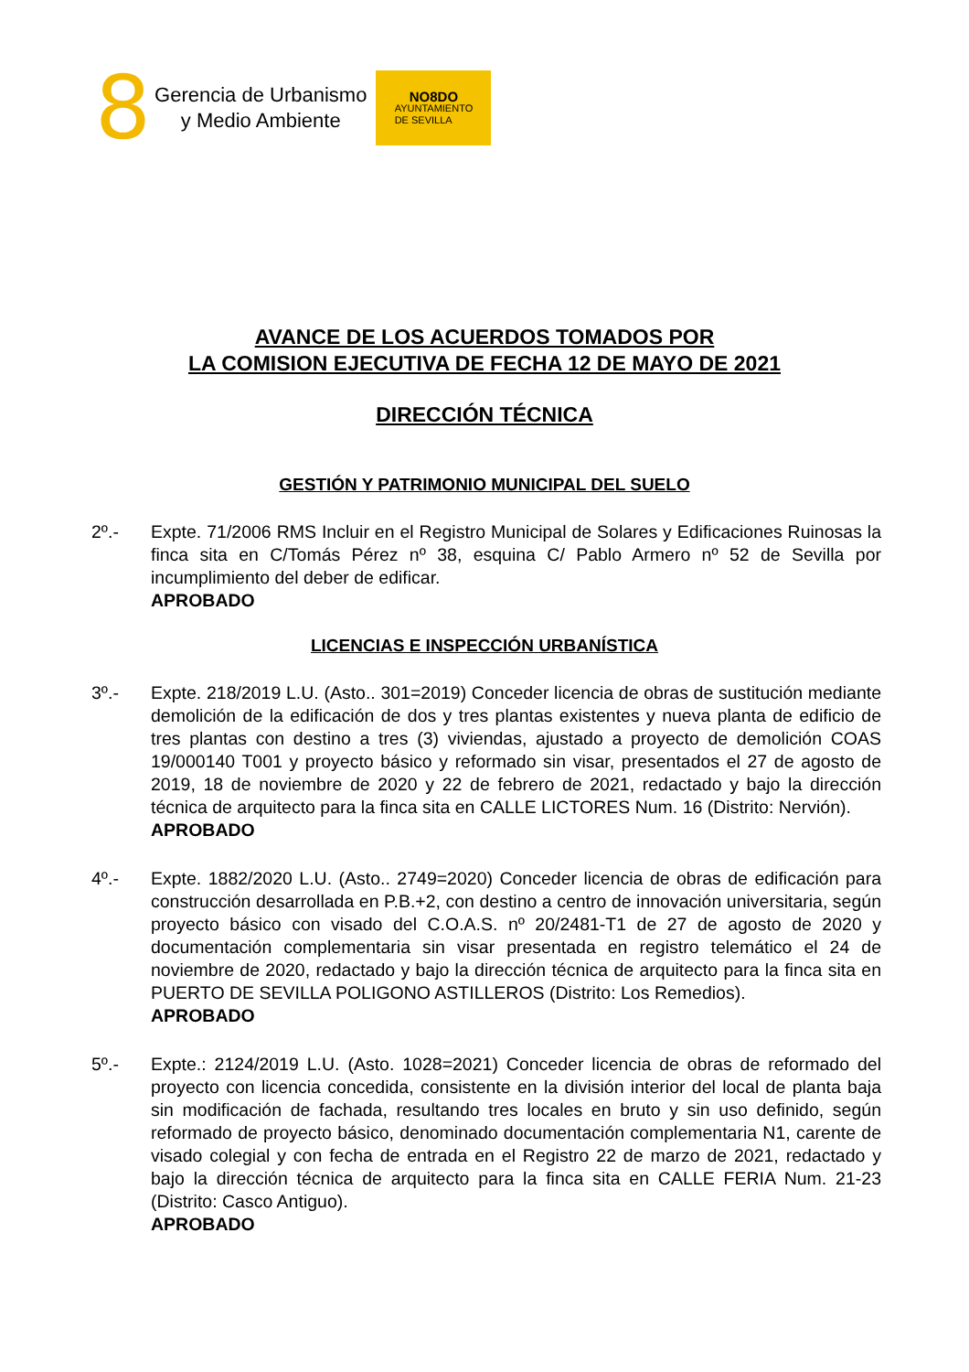8
Gerencia de Urbanismo
y Medio Ambiente
NO8DO
AYUNTAMIENTO
DE SEVILLA
AVANCE DE LOS ACUERDOS TOMADOS POR
LA COMISION EJECUTIVA DE FECHA 12 DE MAYO DE 2021
DIRECCIÓN TÉCNICA
GESTIÓN Y PATRIMONIO MUNICIPAL DEL SUELO
2º.- Expte. 71/2006 RMS Incluir en el Registro Municipal de Solares y Edificaciones Ruinosas la finca sita en C/Tomás Pérez nº 38, esquina C/ Pablo Armero nº 52 de Sevilla por incumplimiento del deber de edificar.
APROBADO
LICENCIAS E INSPECCIÓN URBANÍSTICA
3º.- Expte. 218/2019 L.U. (Asto.. 301=2019) Conceder licencia de obras de sustitución mediante demolición de la edificación de dos y tres plantas existentes y nueva planta de edificio de tres plantas con destino a tres (3) viviendas, ajustado a proyecto de demolición COAS 19/000140 T001 y proyecto básico y reformado sin visar, presentados el 27 de agosto de 2019, 18 de noviembre de 2020 y 22 de febrero de 2021, redactado y bajo la dirección técnica de arquitecto para la finca sita en CALLE LICTORES Num. 16 (Distrito: Nervión).
APROBADO
4º.- Expte. 1882/2020 L.U. (Asto.. 2749=2020) Conceder licencia de obras de edificación para construcción desarrollada en P.B.+2, con destino a centro de innovación universitaria, según proyecto básico con visado del C.O.A.S. nº 20/2481-T1 de 27 de agosto de 2020 y documentación complementaria sin visar presentada en registro telemático el 24 de noviembre de 2020, redactado y bajo la dirección técnica de arquitecto para la finca sita en PUERTO DE SEVILLA POLIGONO ASTILLEROS (Distrito: Los Remedios).
APROBADO
5º.- Expte.: 2124/2019 L.U. (Asto. 1028=2021) Conceder licencia de obras de reformado del proyecto con licencia concedida, consistente en la división interior del local de planta baja sin modificación de fachada, resultando tres locales en bruto y sin uso definido, según reformado de proyecto básico, denominado documentación complementaria N1, carente de visado colegial y con fecha de entrada en el Registro 22 de marzo de 2021, redactado y bajo la dirección técnica de arquitecto para la finca sita en CALLE FERIA Num. 21-23 (Distrito: Casco Antiguo).
APROBADO